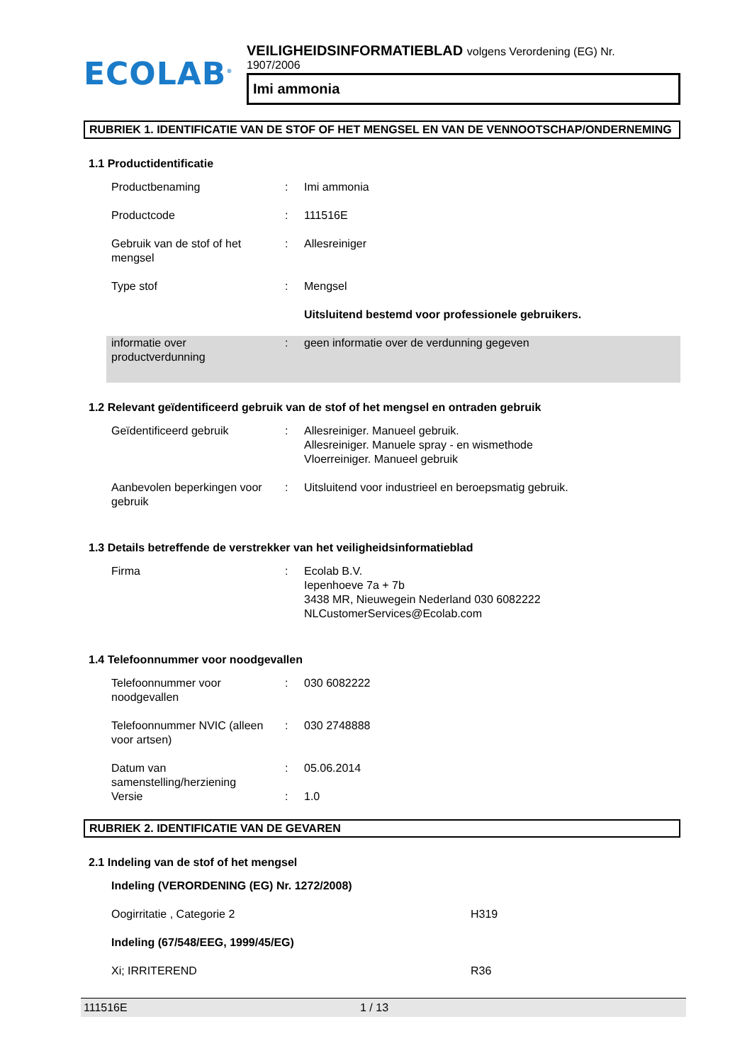ECOLAB<sup>®</sup>
VEILIGHEIDSINFORMATIEBLAD volgens Verordening (EG) Nr.
1907/2006
Imi ammonia
RUBRIEK 1. IDENTIFICATIE VAN DE STOF OF HET MENGSEL EN VAN DE VENNOOTSCHAP/ONDERNEMING
1.1 Productidentificatie
| Productbenaming | : | Imi ammonia |
| Productcode | : | 111516E |
| Gebruik van de stof of het mengsel | : | Allesreiniger |
| Type stof | : | Mengsel |
| | | Uitsluitend bestemd voor professionele gebruikers. |
| informatie over productverdunning | : | geen informatie over de verdunning gegeven |
1.2 Relevant geïdentificeerd gebruik van de stof of het mengsel en ontraden gebruik
| Geïdentificeerd gebruik | : | Allesreiniger. Manueel gebruik. Allesreiniger. Manuele spray - en wismethode Vloerreiniger. Manueel gebruik |
| Aanbevolen beperkingen voor gebruik | : | Uitsluitend voor industrieel en beroepsmatig gebruik. |
1.3 Details betreffende de verstrekker van het veiligheidsinformatieblad
| Firma | : | Ecolab B.V. Iepenhoeve 7a + 7b 3438 MR, Nieuwegein Nederland 030 6082222 NLCustomerServices@Ecolab.com |
1.4 Telefoonnummer voor noodgevallen
| Telefoonnummer voor noodgevallen | : | 030 6082222 |
| Telefoonnummer NVIC (alleen voor artsen) | : | 030 2748888 |
| Datum van samenstelling/herziening | : | 05.06.2014 |
| Versie | : | 1.0 |
RUBRIEK 2. IDENTIFICATIE VAN DE GEVAREN
2.1 Indeling van de stof of het mengsel
| Indeling (VERORDENING (EG) Nr. 1272/2008) | |
| Oogirritatie , Categorie 2 | H319 |
| Indeling (67/548/EEG, 1999/45/EG) | |
| Xi; IRRITEREND | R36 |
111516E 1 / 13